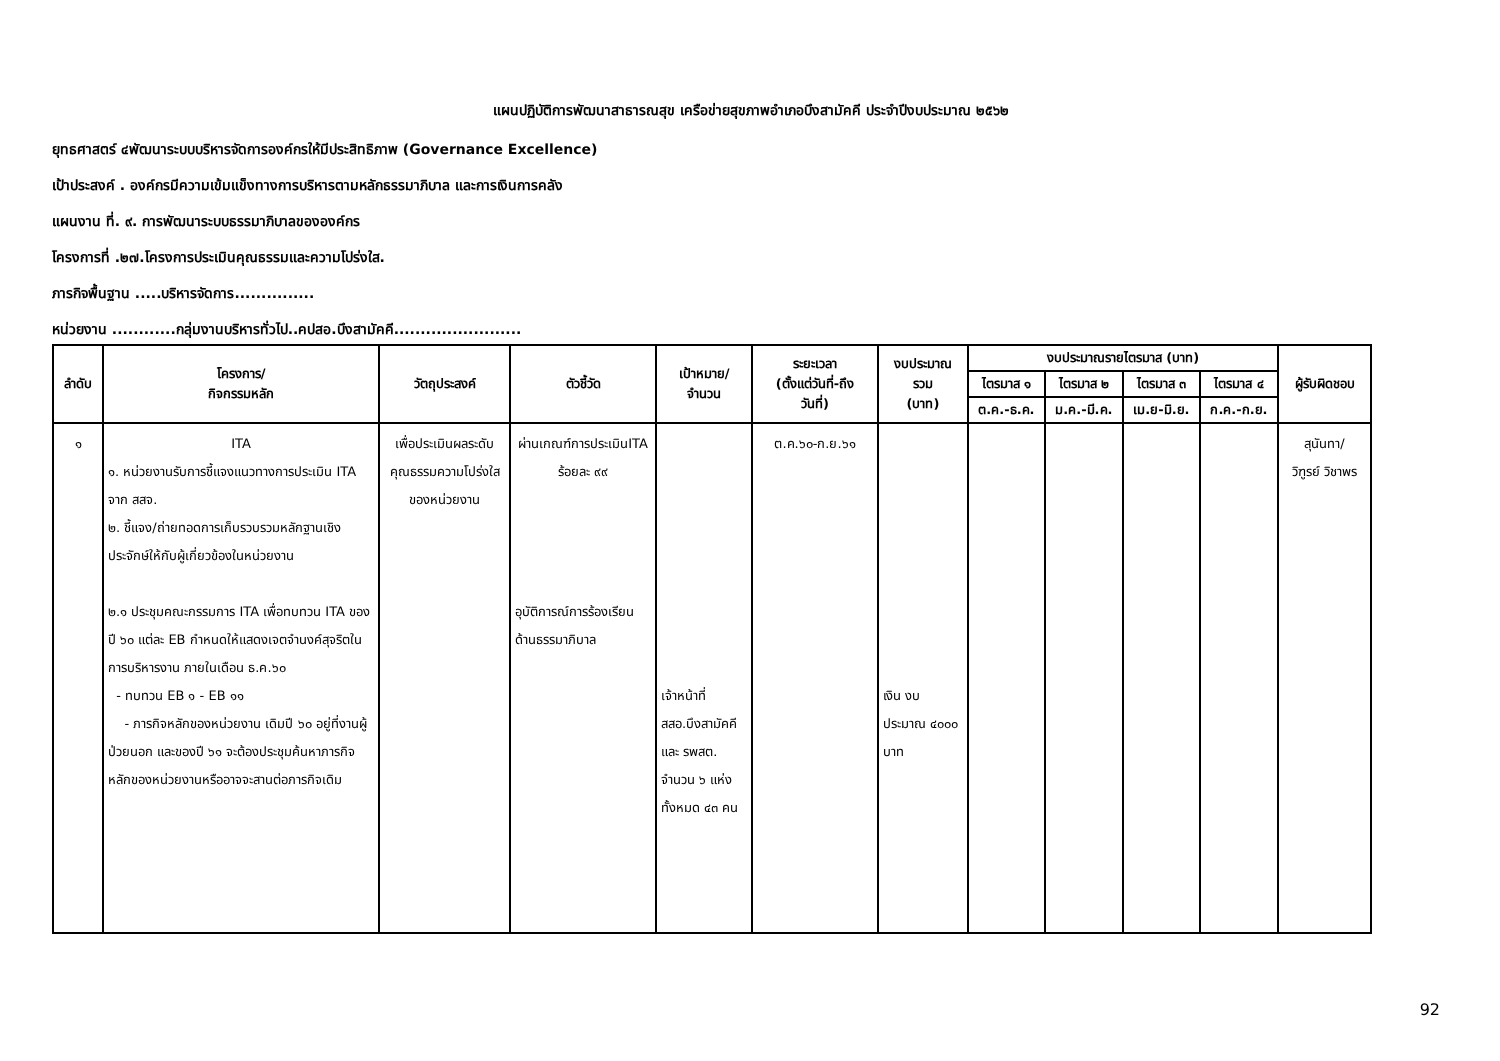แผนปฏิบัติการพัฒนาสาธารณสุข เครือข่ายสุขภาพอำเภอบึงสามัคคี ประจำปีงบประมาณ ๒๕๖๒
ยุทธศาสตร์ ๔พัฒนาระบบบริหารจัดการองค์กรให้มีประสิทธิภาพ (Governance Excellence)
เป้าประสงค์ . องค์กรมีความเข้มแข็งทางการบริหารตามหลักธรรมาภิบาล และการเงินการคลัง
แผนงาน ที่. ๙. การพัฒนาระบบธรรมาภิบาลขององค์กร
โครงการที่ .๒๗.โครงการประเมินคุณธรรมและความโปร่งใส.
ภารกิจพื้นฐาน .....บริหารจัดการ...............
หน่วยงาน ............กลุ่มงานบริหารทั่วไป..คปสอ.บึงสามัคคี........................
| ลำดับ | โครงการ/ กิจกรรมหลัก | วัตถุประสงค์ | ตัวชี้วัด | เป้าหมาย/ จำนวน | ระยะเวลา (ตั้งแต่วันที่-ถึง วันที่) | งบประมาณ รวม (บาท) | งบประมาณรายไตรมาส (บาท) | | | | ผู้รับผิดชอบ |
| --- | --- | --- | --- | --- | --- | --- | --- | --- | --- | --- | --- |
| | | | | | | | ไตรมาส ๑ | ไตรมาส ๒ | ไตรมาส ๓ | ไตรมาส ๔ | |
| | | | | | | | ต.ค.-ธ.ค. | ม.ค.-มี.ค. | เม.ย-มิ.ย. | ก.ค.-ก.ย. | |
| ๑ | ITA ๑. หน่วยงานรับการชี้แจงแนวทางการประเมิน ITA จาก สสจ. ๒. ชี้แจง/ถ่ายทอดการเก็บรวบรวมหลักฐานเชิงประจักษ์ให้กับผู้เกี่ยวข้องในหน่วยงาน ๒.๑ ประชุมคณะกรรมการ ITA เพื่อทบทวน ITA ของปี ๖๐ แต่ละ EB กำหนดให้แสดงเจตจำนงค์สุจริตในการบริหารงาน ภายในเดือน ธ.ค.๖๐ - ทบทวน EB ๑ - EB ๑๑ - ภารกิจหลักของหน่วยงาน เดิมปี ๖๐ อยู่ที่งานผู้ป่วยนอก และของปี ๖๑ จะต้องประชุมค้นหาภารกิจหลักของหน่วยงานหรืออาจจะสานต่อภารกิจเดิม | เพื่อประเมินผลระดับคุณธรรมความโปร่งใสของหน่วยงาน | ผ่านเกณฑ์การประเมินITA ร้อยละ ๙๙ อุบัติการณ์การร้องเรียนด้านธรรมาภิบาล | เจ้าหน้าที่ สสอ.บึงสามัคคี และ รพสต. จำนวน ๖ แห่ง ทั้งหมด ๔๓ คน | ต.ค.๖๐-ก.ย.๖๑ | เงิน งบประมาณ ๔๐๐๐ บาท | | | | | สุนันทา/ วิฑูรย์ วิชาพร |
92